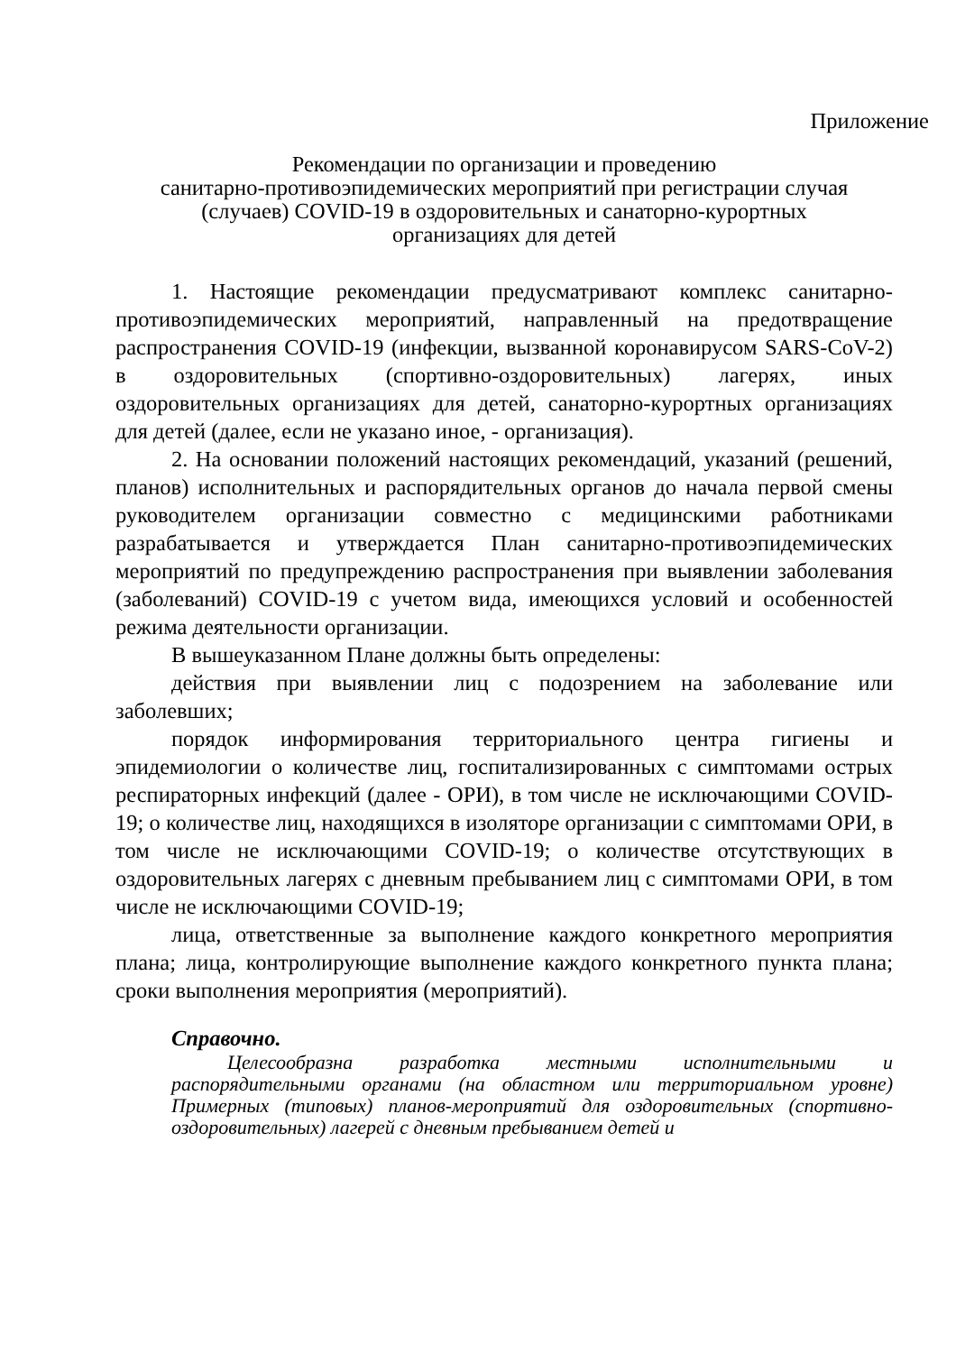Приложение
Рекомендации по организации и проведению
санитарно-противоэпидемических мероприятий при регистрации случая
(случаев) COVID-19 в оздоровительных и санаторно-курортных
организациях для детей
1. Настоящие рекомендации предусматривают комплекс санитарно-противоэпидемических мероприятий, направленный на предотвращение распространения COVID-19 (инфекции, вызванной коронавирусом SARS-CoV-2) в оздоровительных (спортивно-оздоровительных) лагерях, иных оздоровительных организациях для детей, санаторно-курортных организациях для детей (далее, если не указано иное, - организация).
2. На основании положений настоящих рекомендаций, указаний (решений, планов) исполнительных и распорядительных органов до начала первой смены руководителем организации совместно с медицинскими работниками разрабатывается и утверждается План санитарно-противоэпидемических мероприятий по предупреждению распространения при выявлении заболевания (заболеваний) COVID-19 с учетом вида, имеющихся условий и особенностей режима деятельности организации.
В вышеуказанном Плане должны быть определены:
действия при выявлении лиц с подозрением на заболевание или заболевших;
порядок информирования территориального центра гигиены и эпидемиологии о количестве лиц, госпитализированных с симптомами острых респираторных инфекций (далее - ОРИ), в том числе не исключающими COVID-19; о количестве лиц, находящихся в изоляторе организации с симптомами ОРИ, в том числе не исключающими COVID-19; о количестве отсутствующих в оздоровительных лагерях с дневным пребыванием лиц с симптомами ОРИ, в том числе не исключающими COVID-19;
лица, ответственные за выполнение каждого конкретного мероприятия плана; лица, контролирующие выполнение каждого конкретного пункта плана; сроки выполнения мероприятия (мероприятий).
Справочно.
Целесообразна разработка местными исполнительными и распорядительными органами (на областном или территориальном уровне) Примерных (типовых) планов-мероприятий для оздоровительных (спортивно-оздоровительных) лагерей с дневным пребыванием детей и